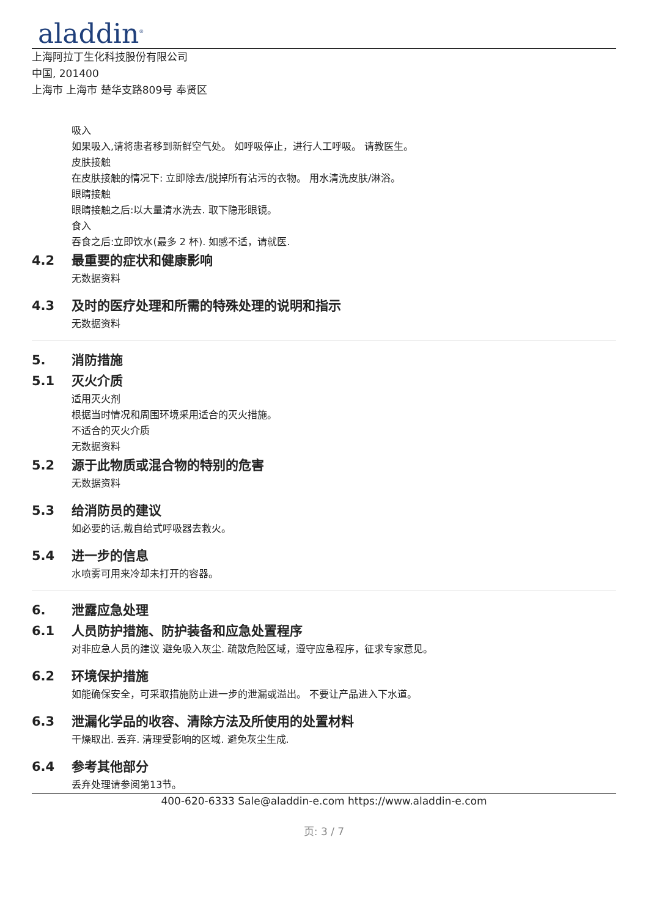aladdin<sup>®</sup>
上海阿拉丁生化科技股份有限公司
中国, 201400
上海市 上海市 楚华支路809号 奉贤区
吸入
如果吸入,请将患者移到新鲜空气处。 如呼吸停止，进行人工呼吸。 请教医生。
皮肤接触
在皮肤接触的情况下: 立即除去/脱掉所有沾污的衣物。 用水清洗皮肤/淋浴。
眼睛接触
眼睛接触之后:以大量清水洗去. 取下隐形眼镜。
食入
吞食之后:立即饮水(最多 2 杯). 如感不适，请就医.
4.2 最重要的症状和健康影响
无数据资料
4.3 及时的医疗处理和所需的特殊处理的说明和指示
无数据资料
5. 消防措施
5.1 灭火介质
适用灭火剂
根据当时情况和周围环境采用适合的灭火措施。
不适合的灭火介质
无数据资料
5.2 源于此物质或混合物的特别的危害
无数据资料
5.3 给消防员的建议
如必要的话,戴自给式呼吸器去救火。
5.4 进一步的信息
水喷雾可用来冷却未打开的容器。
6. 泄露应急处理
6.1 人员防护措施、防护装备和应急处置程序
对非应急人员的建议 避免吸入灰尘. 疏散危险区域，遵守应急程序，征求专家意见。
6.2 环境保护措施
如能确保安全，可采取措施防止进一步的泄漏或溢出。 不要让产品进入下水道。
6.3 泄漏化学品的收容、清除方法及所使用的处置材料
干燥取出. 丢弃. 清理受影响的区域. 避免灰尘生成.
6.4 参考其他部分
丢弃处理请参阅第13节。
400-620-6333 Sale@aladdin-e.com https://www.aladdin-e.com
页: 3 / 7